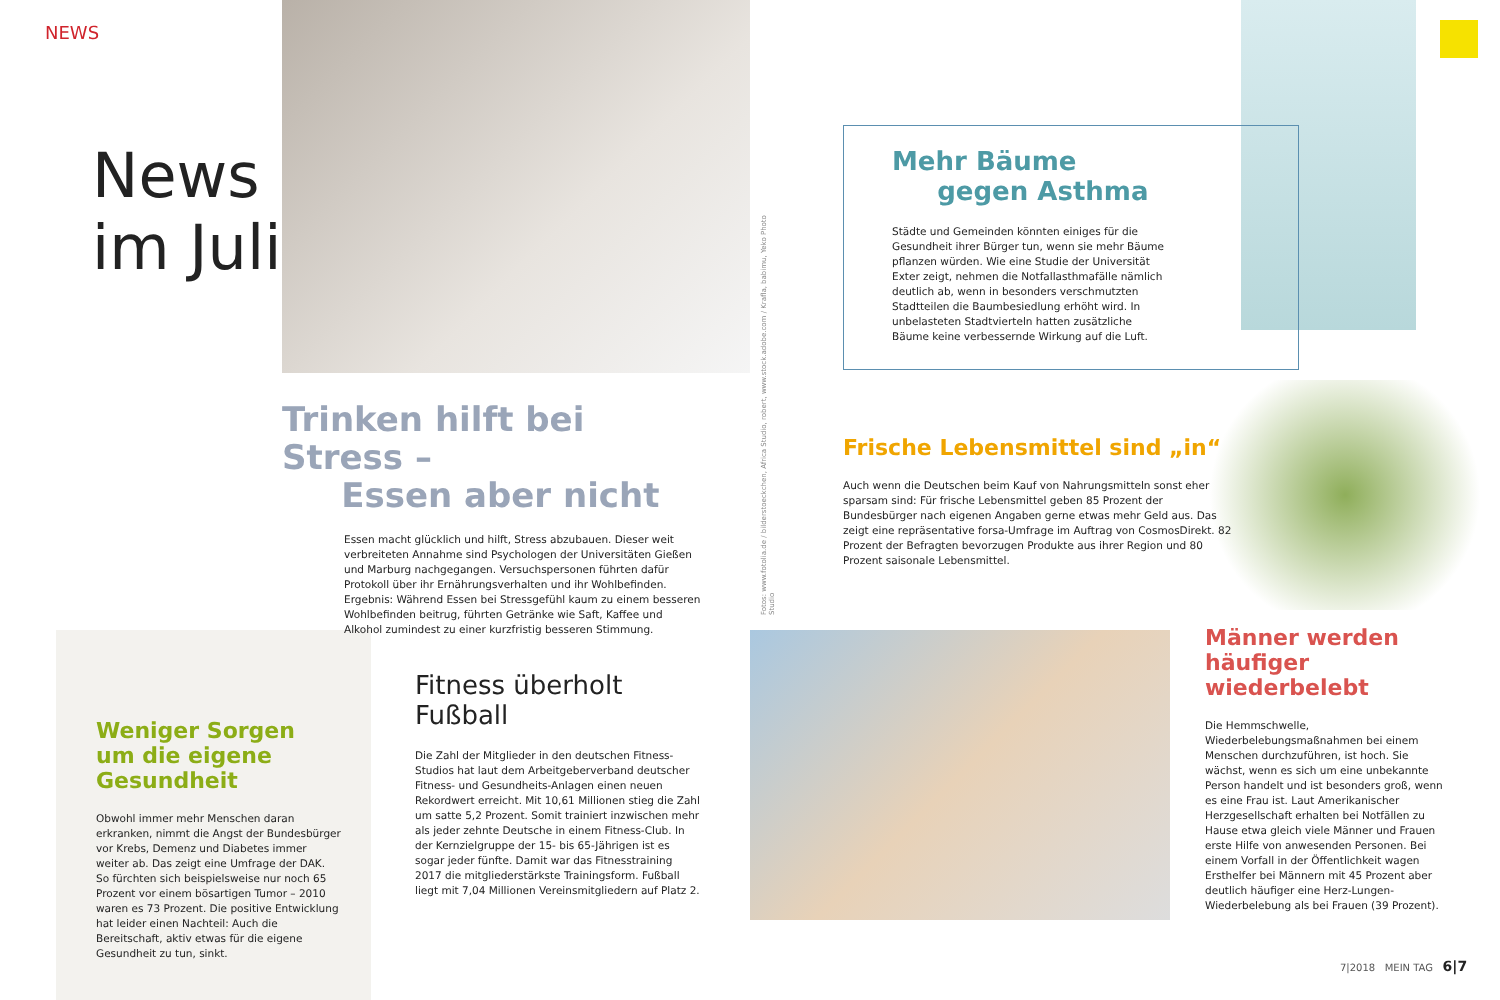NEWS
News
im Juli
Trinken hilft bei Stress –
Essen aber nicht
Essen macht glücklich und hilft, Stress abzubauen. Dieser weit verbreiteten Annahme sind Psychologen der Universitäten Gießen und Marburg nachgegangen. Versuchspersonen führten dafür Protokoll über ihr Ernährungsverhalten und ihr Wohlbefinden. Ergebnis: Während Essen bei Stressgefühl kaum zu einem besseren Wohlbefinden beitrug, führten Getränke wie Saft, Kaffee und Alkohol zumindest zu einer kurzfristig besseren Stimmung.
Fotos: www.fotolia.de / bilderstoeckchen, Africa Studio, robert, www.stock.adobe.com / Krafla, babimu, Yeko Photo Studio
Mehr Bäume
gegen Asthma
Städte und Gemeinden könnten einiges für die Gesundheit ihrer Bürger tun, wenn sie mehr Bäume pflanzen würden. Wie eine Studie der Universität Exter zeigt, nehmen die Notfallasthmafälle nämlich deutlich ab, wenn in besonders verschmutzten Stadtteilen die Baumbesiedlung erhöht wird. In unbelasteten Stadtvierteln hatten zusätzliche Bäume keine verbessernde Wirkung auf die Luft.
Frische Lebensmittel sind „in“
Auch wenn die Deutschen beim Kauf von Nahrungsmitteln sonst eher sparsam sind: Für frische Lebensmittel geben 85 Prozent der Bundesbürger nach eigenen Angaben gerne etwas mehr Geld aus. Das zeigt eine repräsentative forsa-Umfrage im Auftrag von CosmosDirekt. 82 Prozent der Befragten bevorzugen Produkte aus ihrer Region und 80 Prozent saisonale Lebensmittel.
Weniger Sorgen um die eigene Gesundheit
Obwohl immer mehr Menschen daran erkranken, nimmt die Angst der Bundesbürger vor Krebs, Demenz und Diabetes immer weiter ab. Das zeigt eine Umfrage der DAK. So fürchten sich beispielsweise nur noch 65 Prozent vor einem bösartigen Tumor – 2010 waren es 73 Prozent. Die positive Entwicklung hat leider einen Nachteil: Auch die Bereitschaft, aktiv etwas für die eigene Gesundheit zu tun, sinkt.
Fitness überholt Fußball
Die Zahl der Mitglieder in den deutschen Fitness-Studios hat laut dem Arbeitgeberverband deutscher Fitness- und Gesundheits-Anlagen einen neuen Rekordwert erreicht. Mit 10,61 Millionen stieg die Zahl um satte 5,2 Prozent. Somit trainiert inzwischen mehr als jeder zehnte Deutsche in einem Fitness-Club. In der Kernzielgruppe der 15- bis 65-Jährigen ist es sogar jeder fünfte. Damit war das Fitnesstraining 2017 die mitgliederstärkste Trainingsform. Fußball liegt mit 7,04 Millionen Vereinsmitgliedern auf Platz 2.
Männer werden häufiger wiederbelebt
Die Hemmschwelle, Wiederbelebungsmaßnahmen bei einem Menschen durchzuführen, ist hoch. Sie wächst, wenn es sich um eine unbekannte Person handelt und ist besonders groß, wenn es eine Frau ist. Laut Amerikanischer Herzgesellschaft erhalten bei Notfällen zu Hause etwa gleich viele Männer und Frauen erste Hilfe von anwesenden Personen. Bei einem Vorfall in der Öffentlichkeit wagen Ersthelfer bei Männern mit 45 Prozent aber deutlich häufiger eine Herz-Lungen-Wiederbelebung als bei Frauen (39 Prozent).
7|2018 MEIN TAG 6|7